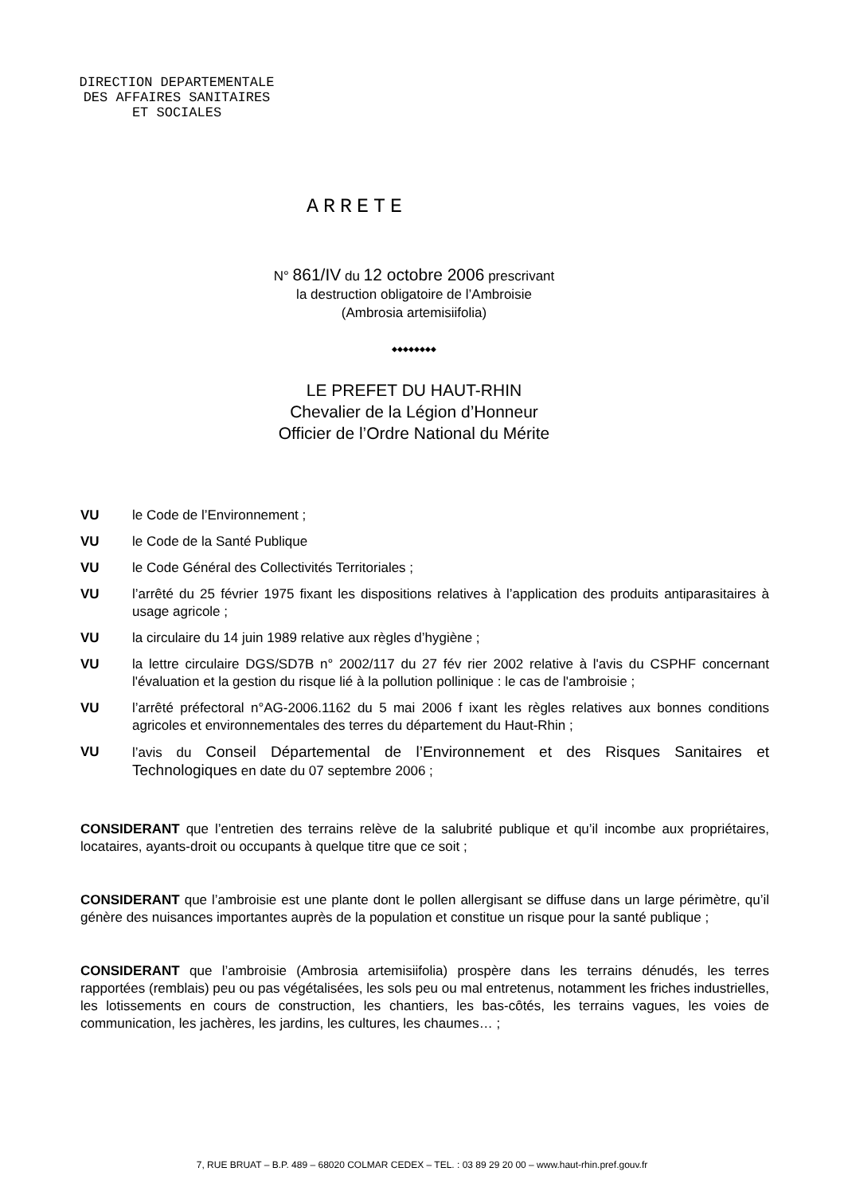DIRECTION DEPARTEMENTALE
DES AFFAIRES SANITAIRES
ET SOCIALES
ARRETE
N° 861/IV du 12 octobre 2006 prescrivant
la destruction obligatoire de l’Ambroisie
(Ambrosia artemisiifolia)
◆◆◆◆◆◆◆◆
LE PREFET DU HAUT-RHIN
Chevalier de la Légion d’Honneur
Officier de l’Ordre National du Mérite
VU le Code de l’Environnement ;
VU le Code de la Santé Publique
VU le Code Général des Collectivités Territoriales ;
VU l’arrêté du 25 février 1975 fixant les dispositions relatives à l’application des produits antiparasitaires à usage agricole ;
VU la circulaire du 14 juin 1989 relative aux règles d’hygiène ;
VU la lettre circulaire DGS/SD7B n° 2002/117 du 27 fév rier 2002 relative à l'avis du CSPHF concernant l'évaluation et la gestion du risque lié à la pollution pollinique : le cas de l'ambroisie ;
VU l’arrêté préfectoral n°AG-2006.1162 du 5 mai 2006 f ixant les règles relatives aux bonnes conditions agricoles et environnementales des terres du département du Haut-Rhin ;
VU l’avis du Conseil Départemental de l’Environnement et des Risques Sanitaires et Technologiques en date du 07 septembre 2006 ;
CONSIDERANT que l’entretien des terrains relève de la salubrité publique et qu’il incombe aux propriétaires, locataires, ayants-droit ou occupants à quelque titre que ce soit ;
CONSIDERANT que l’ambroisie est une plante dont le pollen allergisant se diffuse dans un large périmètre, qu’il génère des nuisances importantes auprès de la population et constitue un risque pour la santé publique ;
CONSIDERANT que l’ambroisie (Ambrosia artemisiifolia) prospère dans les terrains dénudés, les terres rapportées (remblais) peu ou pas végétalisées, les sols peu ou mal entretenus, notamment les friches industrielles, les lotissements en cours de construction, les chantiers, les bas-côtés, les terrains vagues, les voies de communication, les jachères, les jardins, les cultures, les chaumes… ;
7, RUE BRUAT – B.P. 489 – 68020 COLMAR CEDEX – TEL. : 03 89 29 20 00 – www.haut-rhin.pref.gouv.fr